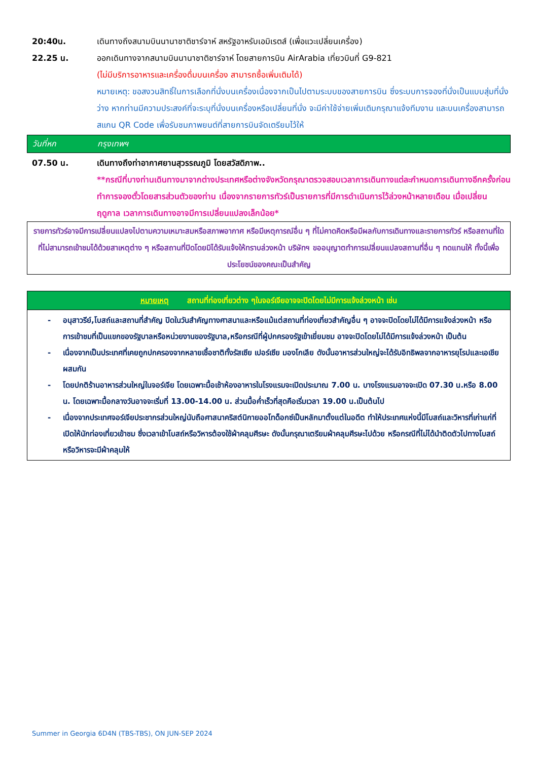20:40น. เดินทางถึงสนามบินนานาชาติชาร์จาห์ สหรัฐอาหรับเอมิเรตส์ (เพื่อแวะเปลี่ยนเครื่อง)
22.25 น. ออกเดินทางจากสนามบินนานาชาติชาร์จาห์ โดยสายการบิน AirArabia เที่ยวบินที่ G9-821
(ไม่มีบริการอาหารและเครื่องดื่มบนเครื่อง สามารถซื้อเพิ่มเติมได้)
หมายเหตุ: ขอสงวนสิทธิ์ในการเลือกที่นั่งบนเครื่องเนื่องจากเป็นไปตามระบบของสายการบิน ซึ่งระบบการจองที่นั่งเป็นแบบสุ่มที่นั่งว่าง หากท่านมีความประสงค์ที่จะระบุที่นั่งบนเครื่องหรือเปลี่ยนที่นั่ง จะมีค่าใช้จ่ายเพิ่มเติมกรุณาแจ้งทีมงาน และบนเครื่องสามารถสแกน QR Code เพื่อรับชมภาพยนต์ที่สายการบินจัดเตรียมไว้ให้
วันที่หก กรุงเทพฯ
07.50 น. เดินทางถึงท่าอากาศยานสุวรรณภูมิ โดยสวัสดิภาพ..
**กรณีที่บางท่านเดินทางมาจากต่างประเทศหรือต่างจังหวัดกรุณาตรวจสอบเวลาการเดินทางแต่ละกำหนดการเดินทางอีกครั้งก่อนทำการจองตั๋วโดยสารส่วนตัวของท่าน เนื่องจากรายการทัวร์เป็นรายการที่มีการดำเนินการไว้ล่วงหน้าหลายเดือน เมื่อเปลี่ยนฤดูกาล เวลาการเดินทางอาจมีการเปลี่ยนแปลงเล็กน้อย*
รายการทัวร์อาจมีการเปลี่ยนแปลงไปตามความเหมาะสมหรือสภาพอากาศ หรือมีเหตุการณ์อื่น ๆ ที่ไม่คาดคิดหรือมีผลกับการเดินทางและรายการทัวร์ หรือสถานที่ใดที่ไม่สามารถเข้าชมได้ด้วยสาเหตุต่าง ๆ หรือสถานที่ปิดโดยมิได้รับแจ้งให้ทราบล่วงหน้า บริษัทฯ ขออนุญาตทำการเปลี่ยนแปลงสถานที่อื่น ๆ ทดแทนให้ ทั้งนี้เพื่อประโยชน์ของคณะเป็นสำคัญ
| หมายเหตุ สถานที่ท่องเที่ยวต่าง ๆในจอร์เจียอาจจะปิดโดยไม่มีการแจ้งล่วงหน้า เช่น |
| --- |
| - อนุสาวรีย์,โบสถ์และสถานที่สำคัญ ปิดในวันสำคัญทางศาสนาและหรือแม้แต่สถานที่ท่องเที่ยวสำคัญอื่น ๆ อาจจะปิดโดยไม่ได้มีการแจ้งล่วงหน้า หรือการเข้าชมที่เป็นแขกของรัฐบาลหรือหน่วยงานของรัฐบาล,หรือกรณีที่ผู้ปกครองรัฐเข้าเยี่ยมชม อาจจะปิดโดยไม่ได้มีการแจ้งล่วงหน้า เป็นต้น - เนื่องจากเป็นประเทศที่เคยถูกปกครองจากหลายเชื้อชาติทั้งรัสเซีย เปอร์เซีย มองโกเลีย ดังนั้นอาหารส่วนใหญ่จะได้รับอิทธิพลจากอาหารยุโรปและเอเชียผสมกัน - โดยปกติร้านอาหารส่วนใหญ่ในจอร์เจีย โดยเฉพาะมื้อเช้าห้องอาหารในโรงแรมจะเปิดประมาณ 7.00 น. บางโรงแรมอาจจะเปิด 07.30 น.หรือ 8.00 น. โดยเฉพาะมื้อกลางวันอาจจะเริ่มที่ 13.00-14.00 น. ส่วนมื้อค่ำเร็วที่สุดคือเริ่มเวลา 19.00 น.เป็นต้นไป - เนื่องจากประเทศจอร์เจียประชากรส่วนใหญ่นับถือศาสนาคริสต์นิกายออโทด็อกซ์เป็นหลักมาตั้งแต่ในอดีต ทำให้ประเทศแห่งนี้มีโบสถ์และวิหารที่เก่าแก่ที่เปิดให้นักท่องเที่ยวเข้าชม ซึ่งเวลาเข้าโบสถ์หรือวิหารต้องใช้ผ้าคลุมศีรษะ ดังนั้นกรุณาเตรียมผ้าคลุมศีรษะไปด้วย หรือกรณีที่ไม่ได้นำติดตัวไปทางโบสถ์หรือวิหารจะมีผ้าคลุมให้ |
Summer in Georgia 6D4N (TBS-TBS), ON JUN-SEP 2024